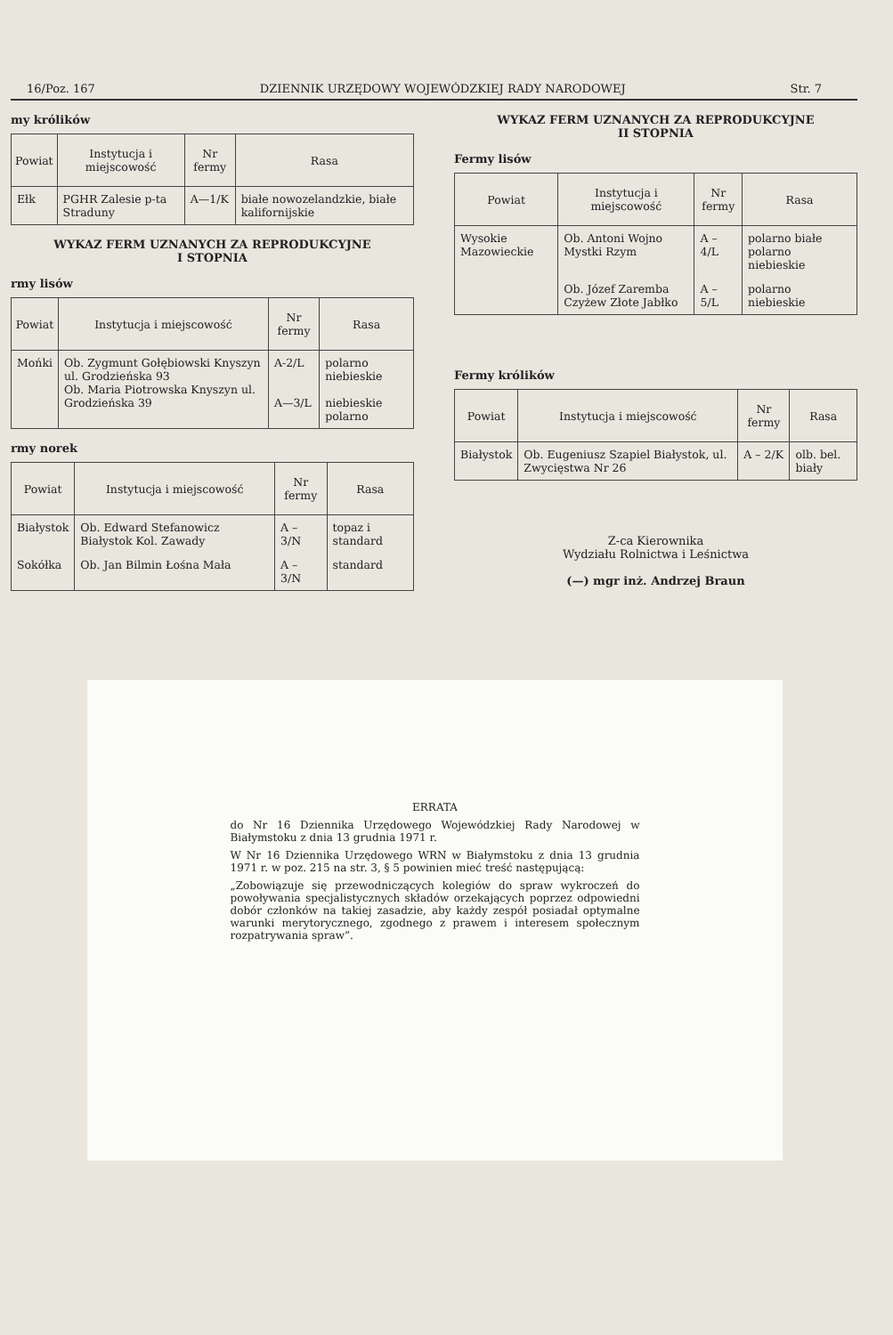16/Poz. 167 DZIENNIK URZĘDOWY WOJEWÓDZKIEJ RADY NARODOWEJ Str. 7
my królików
| Powiat | Instytucja i miejscowość | Nr fermy | Rasa |
| --- | --- | --- | --- |
| Ełk | PGHR Zalesie p-ta Straduny | A—1/K | białe nowozelandzkie, białe kalifornijskie |
WYKAZ FERM UZNANYCH ZA REPRODUKCYJNE
I STOPNIA
rmy lisów
| Powiat | Instytucja i miejscowość | Nr fermy | Rasa |
| --- | --- | --- | --- |
| Mońki | Ob. Zygmunt Gołębiowski Knyszyn ul. Grodzieńska 93 Ob. Maria Piotrowska Knyszyn ul. Grodzieńska 39 | A-2/L A—3/L | polarno niebieskie niebieskie polarno |
rmy norek
| Powiat | Instytucja i miejscowość | Nr fermy | Rasa |
| --- | --- | --- | --- |
| Białystok | Ob. Edward Stefanowicz Białystok Kol. Zawady | A – 3/N | topaz i standard |
| Sokółka | Ob. Jan Bilmin Łośna Mała | A – 3/N | standard |
WYKAZ FERM UZNANYCH ZA REPRODUKCYJNE
II STOPNIA
Fermy lisów
| Powiat | Instytucja i miejscowość | Nr fermy | Rasa |
| --- | --- | --- | --- |
| Wysokie Mazowieckie | Ob. Antoni Wojno Mystki Rzym | A – 4/L | polarno białe polarno niebieskie |
| | Ob. Józef Zaremba Czyżew Złote Jabłko | A – 5/L | polarno niebieskie |
Fermy królików
| Powiat | Instytucja i miejscowość | Nr fermy | Rasa |
| --- | --- | --- | --- |
| Białystok | Ob. Eugeniusz Szapiel Białystok, ul. Zwycięstwa Nr 26 | A – 2/K | olb. bel. biały |
Z-ca Kierownika
Wydziału Rolnictwa i Leśnictwa
(—) mgr inż. Andrzej Braun
ERRATA
do Nr 16 Dziennika Urzędowego Wojewódzkiej Rady Narodowej w Białymstoku z dnia 13 grudnia 1971 r.
W Nr 16 Dziennika Urzędowego WRN w Białymstoku z dnia 13 grudnia 1971 r. w poz. 215 na str. 3, § 5 powinien mieć treść następującą:
„Zobowiązuje się przewodniczących kolegiów do spraw wykroczeń do powoływania specjalistycznych składów orzekających poprzez odpowiedni dobór członków na takiej zasadzie, aby każdy zespół posiadał optymalne warunki merytorycznego, zgodnego z prawem i interesem społecznym rozpatrywania spraw”.